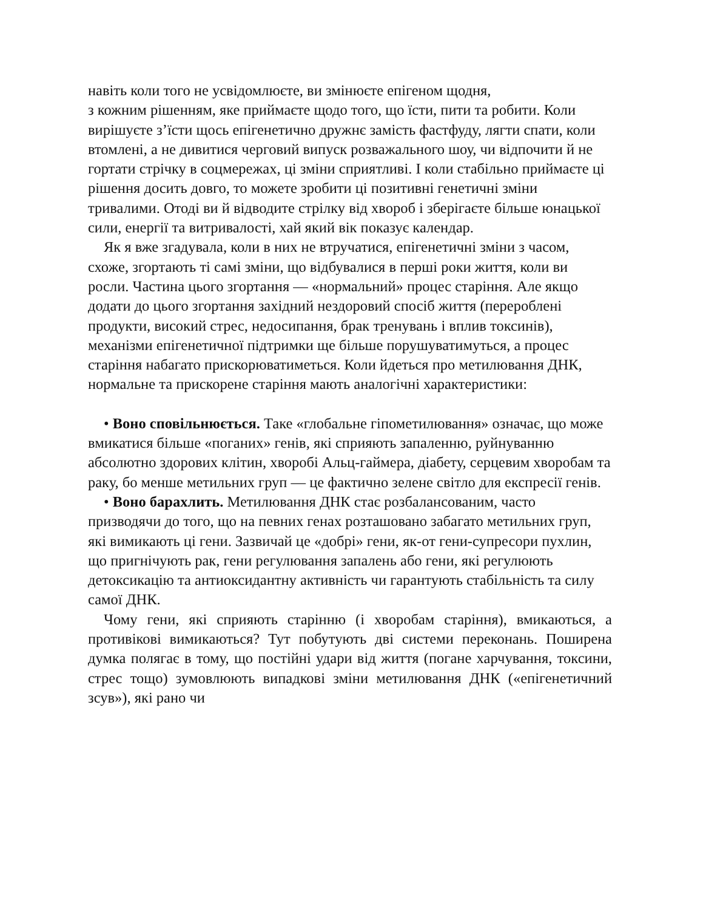навіть коли того не усвідомлюєте, ви змінюєте епігеном щодня,
з кожним рішенням, яке приймаєте щодо того, що їсти, пити та робити. Коли вирішуєте з’їсти щось епігенетично дружнє замість фастфуду, лягти спати, коли втомлені, а не дивитися черговий випуск розважального шоу, чи відпочити й не гортати стрічку в соцмережах, ці зміни сприятливі. І коли стабільно приймаєте ці рішення досить довго, то можете зробити ці позитивні генетичні зміни тривалими. Отоді ви й відводите стрілку від хвороб і зберігаєте більше юнацької сили, енергії та витривалості, хай який вік показує календар.
Як я вже згадувала, коли в них не втручатися, епігенетичні зміни з часом, схоже, згортають ті самі зміни, що відбувалися в перші роки життя, коли ви росли. Частина цього згортання — «нормальний» процес старіння. Але якщо додати до цього згортання західний нездоровий спосіб життя (перероблені продукти, високий стрес, недосипання, брак тренувань і вплив токсинів), механізми епігенетичної підтримки ще більше порушуватимуться, а процес старіння набагато прискорюватиметься. Коли йдеться про метилювання ДНК, нормальне та прискорене старіння мають аналогічні характеристики:
• Воно сповільнюється. Таке «глобальне гіпометилювання» означає, що може вмикатися більше «поганих» генів, які сприяють запаленню, руйнуванню абсолютно здорових клітин, хворобі Альц-гаймера, діабету, серцевим хворобам та раку, бо менше метильних груп — це фактично зелене світло для експресії генів.
• Воно барахлить. Метилювання ДНК стає розбалансованим, часто призводячи до того, що на певних генах розташовано забагато метильних груп, які вимикають ці гени. Зазвичай це «добрі» гени, як-от гени-супресори пухлин, що пригнічують рак, гени регулювання запалень або гени, які регулюють детоксикацію та антиоксидантну активність чи гарантують стабільність та силу самої ДНК.
Чому гени, які сприяють старінню (і хворобам старіння), вмикаються, а противікові вимикаються? Тут побутують дві системи переконань. Поширена думка полягає в тому, що постійні удари від життя (погане харчування, токсини, стрес тощо) зумовлюють випадкові зміни метилювання ДНК («епігенетичний зсув»), які рано чи